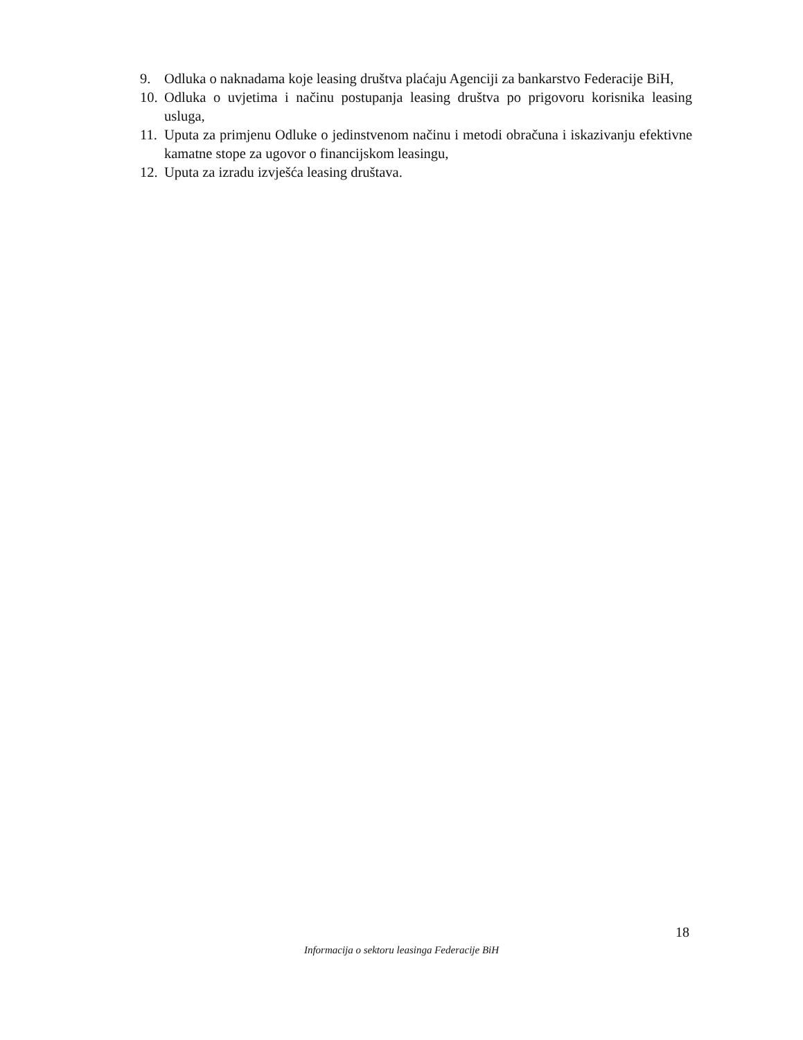9. Odluka o naknadama koje leasing društva plaćaju Agenciji za bankarstvo Federacije BiH,
10. Odluka o uvjetima i načinu postupanja leasing društva po prigovoru korisnika leasing usluga,
11. Uputa za primjenu Odluke o jedinstvenom načinu i metodi obračuna i iskazivanju efektivne kamatne stope za ugovor o financijskom leasingu,
12. Uputa za izradu izvješća leasing društava.
18
Informacija o sektoru leasinga Federacije BiH